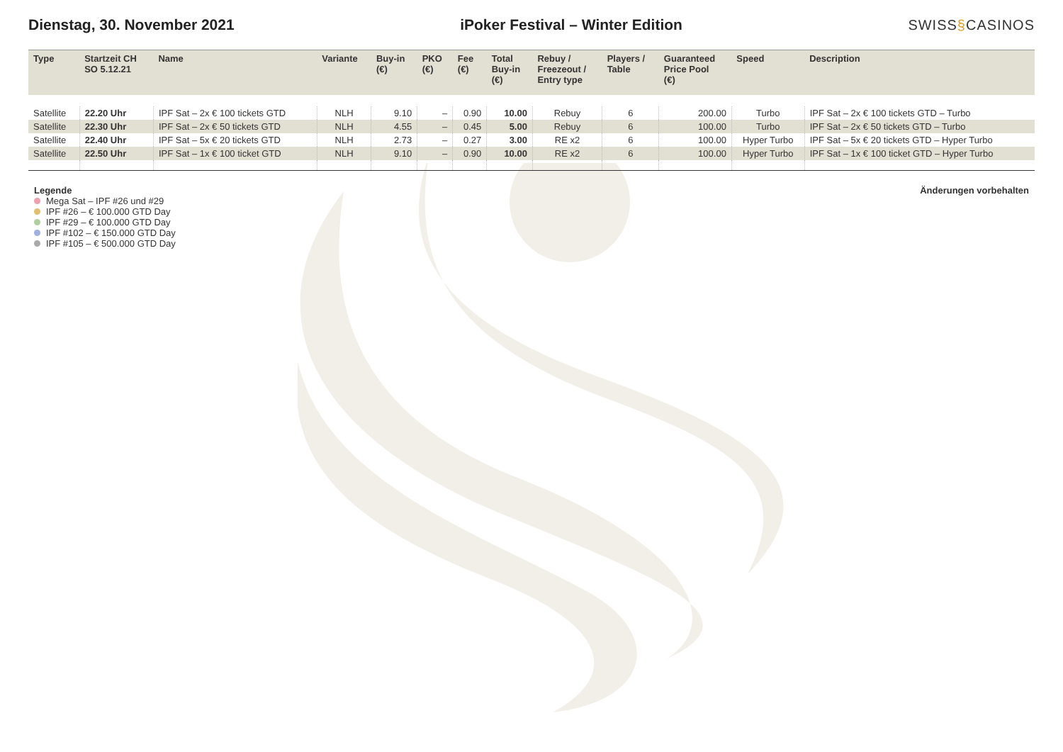Dienstag, 30. November 2021
iPoker Festival – Winter Edition
SWISS§CASINOS
| Type | Startzeit CH SO 5.12.21 | Name | Variante | Buy-in (€) | PKO (€) | Fee (€) | Total Buy-in (€) | Rebuy / Freezeout / Entry type | Players / Table | Guaranteed Price Pool (€) | Speed | Description |
| --- | --- | --- | --- | --- | --- | --- | --- | --- | --- | --- | --- | --- |
| Satellite | 22.20 Uhr | IPF Sat – 2x € 100 tickets GTD | NLH | 9.10 | – | 0.90 | 10.00 | Rebuy | 6 | 200.00 | Turbo | IPF Sat – 2x € 100 tickets GTD – Turbo |
| Satellite | 22.30 Uhr | IPF Sat – 2x € 50 tickets GTD | NLH | 4.55 | – | 0.45 | 5.00 | Rebuy | 6 | 100.00 | Turbo | IPF Sat – 2x € 50 tickets GTD – Turbo |
| Satellite | 22.40 Uhr | IPF Sat – 5x € 20 tickets GTD | NLH | 2.73 | – | 0.27 | 3.00 | RE x2 | 6 | 100.00 | Hyper Turbo | IPF Sat – 5x € 20 tickets GTD – Hyper Turbo |
| Satellite | 22.50 Uhr | IPF Sat – 1x € 100 ticket GTD | NLH | 9.10 | – | 0.90 | 10.00 | RE x2 | 6 | 100.00 | Hyper Turbo | IPF Sat – 1x € 100 ticket GTD – Hyper Turbo |
Legende
Mega Sat – IPF #26 und #29
IPF #26 – € 100.000 GTD Day
IPF #29 – € 100.000 GTD Day
IPF #102 – € 150.000 GTD Day
IPF #105 – € 500.000 GTD Day
Änderungen vorbehalten